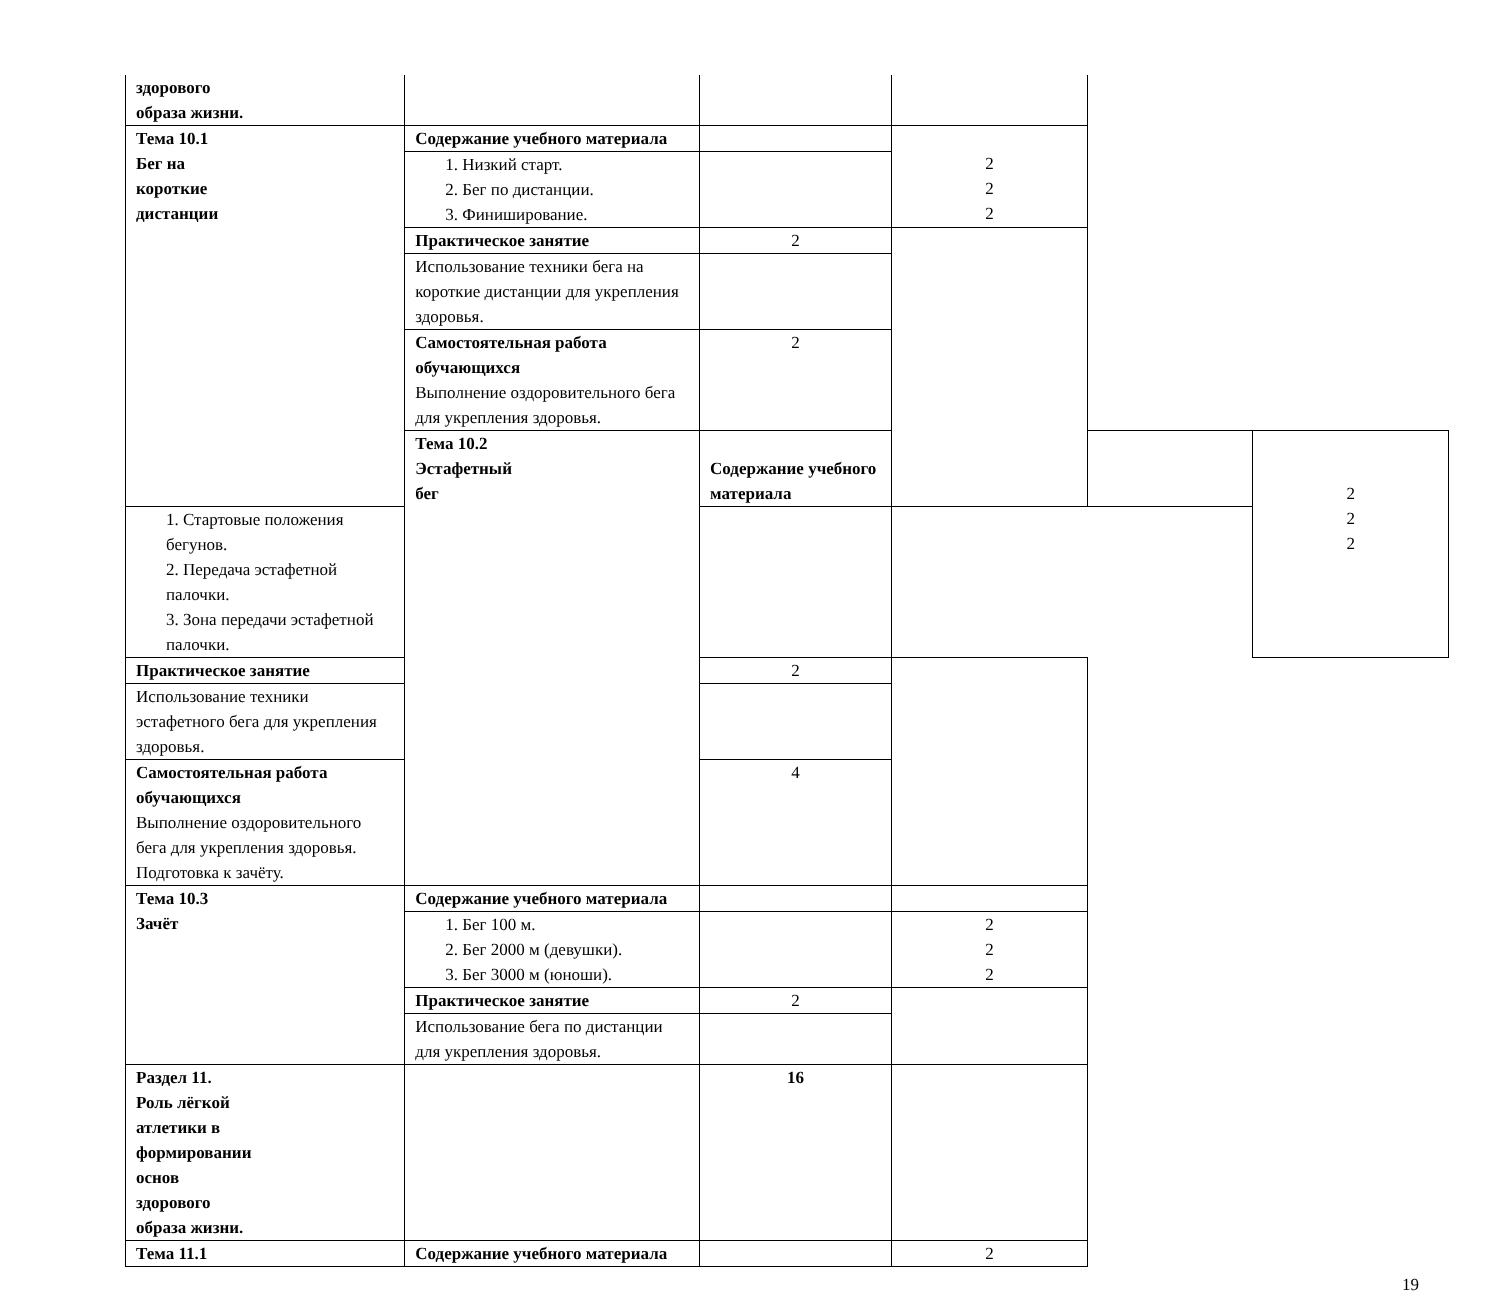| здорового образа жизни. | | | | | |
| Тема 10.1 Бег на короткие дистанции | Содержание учебного материала | | 2 2 2 | | |
| | 1. Низкий старт. 2. Бег по дистанции. 3. Финиширование. | | | | |
| | Практическое занятие | 2 | | | |
| | Использование техники бега на короткие дистанции для укрепления здоровья. | | | | |
| | Самостоятельная работа обучающихся Выполнение оздоровительного бега для укрепления здоровья. | 2 | | | |
| | Тема 10.2 Эстафетный бег | Содержание учебного материала | | | 2 2 2 |
| 1. Стартовые положения бегунов. 2. Передача эстафетной палочки. 3. Зона передачи эстафетной палочки. | | | | | |
| Практическое занятие | | 2 | | | |
| Использование техники эстафетного бега для укрепления здоровья. | | | | | |
| Самостоятельная работа обучающихся Выполнение оздоровительного бега для укрепления здоровья. Подготовка к зачёту. | | 4 | | | |
| Тема 10.3 Зачёт | Содержание учебного материала | | | | |
| | 1. Бег 100 м. 2. Бег 2000 м (девушки). 3. Бег 3000 м (юноши). | | 2 2 2 | | |
| | Практическое занятие | 2 | | | |
| | Использование бега по дистанции для укрепления здоровья. | | | | |
| Раздел 11. Роль лёгкой атлетики в формировании основ здорового образа жизни. | | 16 | | | |
| Тема 11.1 | Содержание учебного материала | | 2 | | |
19